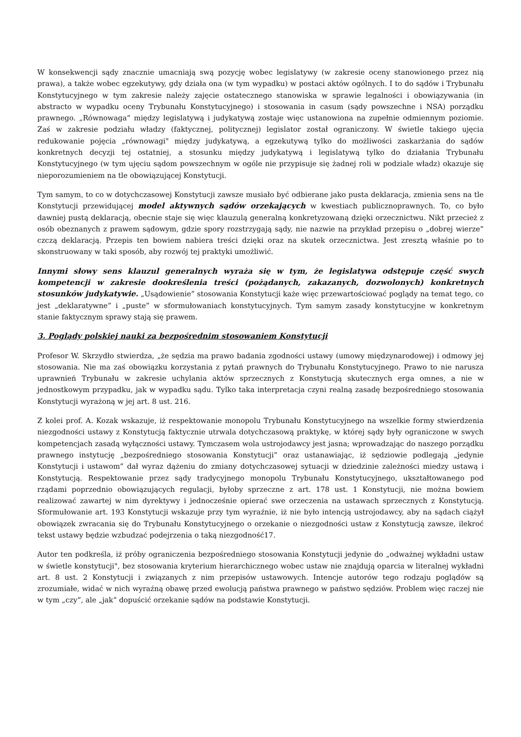W konsekwencji sądy znacznie umacniają swą pozycję wobec legislatywy (w zakresie oceny stanowionego przez nią prawa), a także wobec egzekutywy, gdy działa ona (w tym wypadku) w postaci aktów ogólnych. I to do sądów i Trybunału Konstytucyjnego w tym zakresie należy zajęcie ostatecznego stanowiska w sprawie legalności i obowiązywania (in abstracto w wypadku oceny Trybunału Konstytucyjnego) i stosowania in casum (sądy powszechne i NSA) porządku prawnego. „Równowaga” między legislatywą i judykatywą zostaje więc ustanowiona na zupełnie odmiennym poziomie. Zaś w zakresie podziału władzy (faktycznej, politycznej) legislator został ograniczony. W świetle takiego ujęcia redukowanie pojęcia „równowagi" między judykatywą, a egzekutywą tylko do możliwości zaskarżania do sądów konkretnych decyzji tej ostatniej, a stosunku między judykatywą i legislatywą tylko do działania Trybunału Konstytucyjnego (w tym ujęciu sądom powszechnym w ogóle nie przypisuje się żadnej roli w podziale władz) okazuje się nieporozumieniem na tle obowiązującej Konstytucji.
Tym samym, to co w dotychczasowej Konstytucji zawsze musiało być odbierane jako pusta deklaracja, zmienia sens na tle Konstytucji przewidującej model aktywnych sądów orzekających w kwestiach publicznoprawnych. To, co było dawniej pustą deklaracją, obecnie staje się więc klauzulą generalną konkretyzowaną dzięki orzecznictwu. Nikt przecież z osób obeznanych z prawem sądowym, gdzie spory rozstrzygają sądy, nie nazwie na przykład przepisu o „dobrej wierze” czczą deklaracją. Przepis ten bowiem nabiera treści dzięki oraz na skutek orzecznictwa. Jest zresztą właśnie po to skonstruowany w taki sposób, aby rozwój tej praktyki umożliwić.
Innymi słowy sens klauzul generalnych wyraża się w tym, że legislatywa odstępuje część swych kompetencji w zakresie dookreślenia treści (pożądanych, zakazanych, dozwolonych) konkretnych stosunków judykatywie. „Usądowienie” stosowania Konstytucji każe więc przewartościować poglądy na temat tego, co jest „deklaratywne” i „puste” w sformułowaniach konstytucyjnych. Tym samym zasady konstytucyjne w konkretnym stanie faktycznym sprawy stają się prawem.
3. Poglądy polskiej nauki za bezpośrednim stosowaniem Konstytucji
Profesor W. Skrzydło stwierdza, „że sędzia ma prawo badania zgodności ustawy (umowy międzynarodowej) i odmowy jej stosowania. Nie ma zaś obowiązku korzystania z pytań prawnych do Trybunału Konstytucyjnego. Prawo to nie narusza uprawnień Trybunału w zakresie uchylania aktów sprzecznych z Konstytucją skutecznych erga omnes, a nie w jednostkowym przypadku, jak w wypadku sądu. Tylko taka interpretacja czyni realną zasadę bezpośredniego stosowania Konstytucji wyrażoną w jej art. 8 ust. 216.
Z kolei prof. A. Kozak wskazuje, iż respektowanie monopolu Trybunału Konstytucyjnego na wszelkie formy stwierdzenia niezgodności ustawy z Konstytucją faktycznie utrwala dotychczasową praktykę, w której sądy były ograniczone w swych kompetencjach zasadą wyłączności ustawy. Tymczasem wola ustrojodawcy jest jasna; wprowadzając do naszego porządku prawnego instytucję „bezpośredniego stosowania Konstytucji” oraz ustanawiając, iż sędziowie podlegają „jedynie Konstytucji i ustawom” dał wyraz dążeniu do zmiany dotychczasowej sytuacji w dziedzinie zależności miedzy ustawą i Konstytucją. Respektowanie przez sądy tradycyjnego monopolu Trybunału Konstytucyjnego, ukształtowanego pod rządami poprzednio obowiązujących regulacji, byłoby sprzeczne z art. 178 ust. 1 Konstytucji, nie można bowiem realizować zawartej w nim dyrektywy i jednocześnie opierać swe orzeczenia na ustawach sprzecznych z Konstytucją. Sformułowanie art. 193 Konstytucji wskazuje przy tym wyraźnie, iż nie było intencją ustrojodawcy, aby na sądach ciążył obowiązek zwracania się do Trybunału Konstytucyjnego o orzekanie o niezgodności ustaw z Konstytucją zawsze, ilekroć tekst ustawy będzie wzbudzać podejrzenia o taką niezgodność17.
Autor ten podkreśla, iż próby ograniczenia bezpośredniego stosowania Konstytucji jedynie do „odważnej wykładni ustaw w świetle konstytucji", bez stosowania kryterium hierarchicznego wobec ustaw nie znajdują oparcia w literalnej wykładni art. 8 ust. 2 Konstytucji i związanych z nim przepisów ustawowych. Intencje autorów tego rodzaju poglądów są zrozumiałe, widać w nich wyraźną obawę przed ewolucją państwa prawnego w państwo sędziów. Problem więc raczej nie w tym „czy”, ale „jak” dopuścić orzekanie sądów na podstawie Konstytucji.